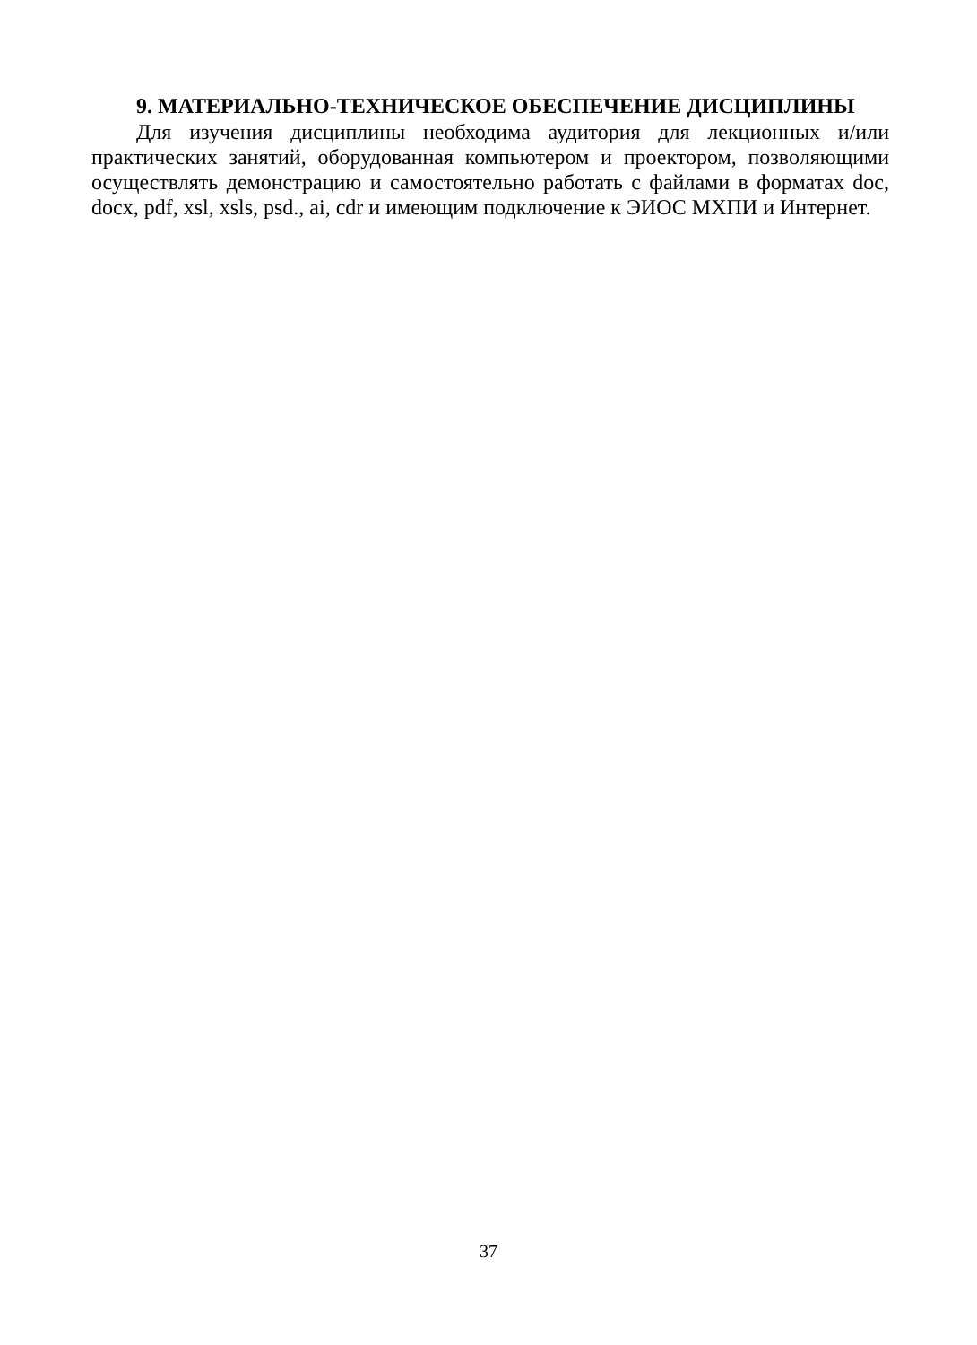9. МАТЕРИАЛЬНО-ТЕХНИЧЕСКОЕ ОБЕСПЕЧЕНИЕ ДИСЦИПЛИНЫ
Для изучения дисциплины необходима аудитория для лекционных и/или практических занятий, оборудованная компьютером и проектором, позволяющими осуществлять демонстрацию и самостоятельно работать с файлами в форматах doc, docx, pdf, xsl, xsls, psd., ai, cdr и имеющим подключение к ЭИОС МХПИ и Интернет.
37